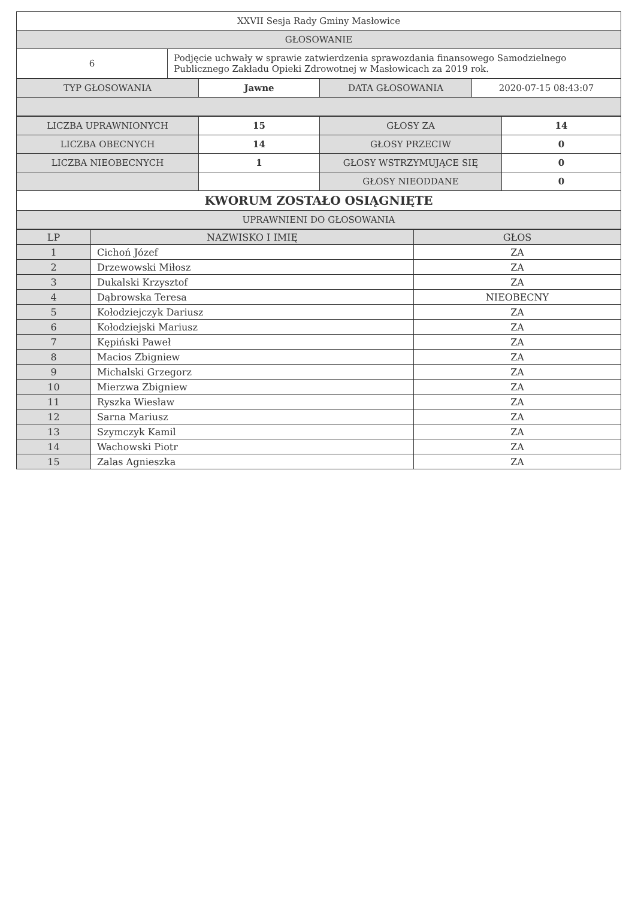| XXVII Sesja Rady Gminy Masłowice | |
| GŁOSOWANIE | |
| 6 | Podjęcie uchwały w sprawie zatwierdzenia sprawozdania finansowego Samodzielnego Publicznego Zakładu Opieki Zdrowotnej w Masłowicach za 2019 rok. |
| TYP GŁOSOWANIA | Jawne | DATA GŁOSOWANIA | 2020-07-15 08:43:07 |
| LICZBA UPRAWNIONYCH | 15 | GŁOSY ZA | 14 |
| LICZBA OBECNYCH | 14 | GŁOSY PRZECIW | 0 |
| LICZBA NIEOBECNYCH | 1 | GŁOSY WSTRZYMUJĄCE SIĘ | 0 |
| | | GŁOSY NIEODDANE | 0 |
| KWORUM ZOSTAŁO OSIĄGNIĘTE | | | |
| UPRAWNIENI DO GŁOSOWANIA | | | |
| LP | NAZWISKO I IMIĘ | GŁOS |
| --- | --- | --- |
| 1 | Cichoń Józef | ZA |
| 2 | Drzewowski Miłosz | ZA |
| 3 | Dukalski Krzysztof | ZA |
| 4 | Dąbrowska Teresa | NIEOBECNY |
| 5 | Kołodziejczyk Dariusz | ZA |
| 6 | Kołodziejski Mariusz | ZA |
| 7 | Kępiński Paweł | ZA |
| 8 | Macios Zbigniew | ZA |
| 9 | Michalski Grzegorz | ZA |
| 10 | Mierzwa Zbigniew | ZA |
| 11 | Ryszka Wiesław | ZA |
| 12 | Sarna Mariusz | ZA |
| 13 | Szymczyk Kamil | ZA |
| 14 | Wachowski Piotr | ZA |
| 15 | Zalas Agnieszka | ZA |